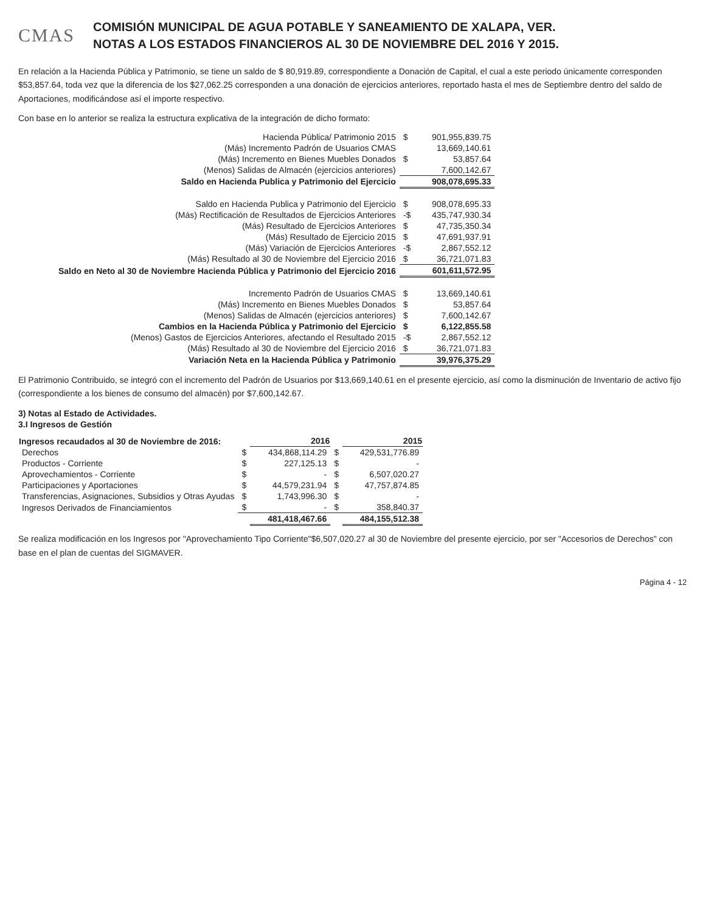CMAS
COMISIÓN MUNICIPAL DE AGUA POTABLE Y SANEAMIENTO DE XALAPA, VER.
NOTAS A LOS ESTADOS FINANCIEROS AL 30 DE NOVIEMBRE DEL 2016 Y 2015.
En relación a la Hacienda Pública y Patrimonio, se tiene un saldo de $ 80,919.89, correspondiente a Donación de Capital, el cual a este periodo únicamente corresponden $53,857.64, toda vez que la diferencia de los $27,062.25 corresponden a una donación de ejercicios anteriores, reportado hasta el mes de Septiembre dentro del saldo de Aportaciones, modificándose así el importe respectivo.
Con base en lo anterior se realiza la estructura explicativa de la integración de dicho formato:
| Hacienda Pública/ Patrimonio 2015 | $ | 901,955,839.75 |
| (Más) Incremento Padrón de Usuarios CMAS | | 13,669,140.61 |
| (Más) Incremento en Bienes Muebles Donados | $ | 53,857.64 |
| (Menos) Salidas de Almacén (ejercicios anteriores) | | 7,600,142.67 |
| Saldo en Hacienda Publica y Patrimonio del Ejercicio | | 908,078,695.33 |
| Saldo en Hacienda Publica y Patrimonio del Ejercicio | $ | 908,078,695.33 |
| (Más) Rectificación de Resultados de Ejercicios Anteriores | -$ | 435,747,930.34 |
| (Más) Resultado de Ejercicios Anteriores | $ | 47,735,350.34 |
| (Más) Resultado de Ejercicio 2015 | $ | 47,691,937.91 |
| (Más) Variación de Ejercicios Anteriores | -$ | 2,867,552.12 |
| (Más) Resultado al 30 de Noviembre del Ejercicio 2016 | $ | 36,721,071.83 |
| Saldo en Neto al 30 de Noviembre Hacienda Pública y Patrimonio del Ejercicio 2016 | | 601,611,572.95 |
| Incremento Padrón de Usuarios CMAS | $ | 13,669,140.61 |
| (Más) Incremento en Bienes Muebles Donados | $ | 53,857.64 |
| (Menos) Salidas de Almacén (ejercicios anteriores) | $ | 7,600,142.67 |
| Cambios en la Hacienda Pública y Patrimonio del Ejercicio | $ | 6,122,855.58 |
| (Menos) Gastos de Ejercicios Anteriores, afectando el Resultado 2015 | -$ | 2,867,552.12 |
| (Más) Resultado al 30 de Noviembre del Ejercicio 2016 | $ | 36,721,071.83 |
| Variación Neta en la Hacienda Pública y Patrimonio | | 39,976,375.29 |
El Patrimonio Contribuido, se integró con el incremento del Padrón de Usuarios por $13,669,140.61 en el presente ejercicio, así como la disminución de Inventario de activo fijo (correspondiente a los bienes de consumo del almacén) por $7,600,142.67.
3) Notas al Estado de Actividades.
3.I Ingresos de Gestión
| Ingresos recaudados al 30 de Noviembre de 2016: | | 2016 | | 2015 |
| --- | --- | --- | --- | --- |
| Derechos | $ | 434,868,114.29 | $ | 429,531,776.89 |
| Productos - Corriente | $ | 227,125.13 | $ | - |
| Aprovechamientos - Corriente | $ | - | $ | 6,507,020.27 |
| Participaciones y Aportaciones | $ | 44,579,231.94 | $ | 47,757,874.85 |
| Transferencias, Asignaciones, Subsidios y Otras Ayudas | $ | 1,743,996.30 | $ | - |
| Ingresos Derivados de Financiamientos | $ | - | $ | 358,840.37 |
| | | 481,418,467.66 | | 484,155,512.38 |
Se realiza modificación en los Ingresos por "Aprovechamiento Tipo Corriente"$6,507,020.27 al 30 de Noviembre del presente ejercicio, por ser "Accesorios de Derechos" con base en el plan de cuentas del SIGMAVER.
Página 4 - 12